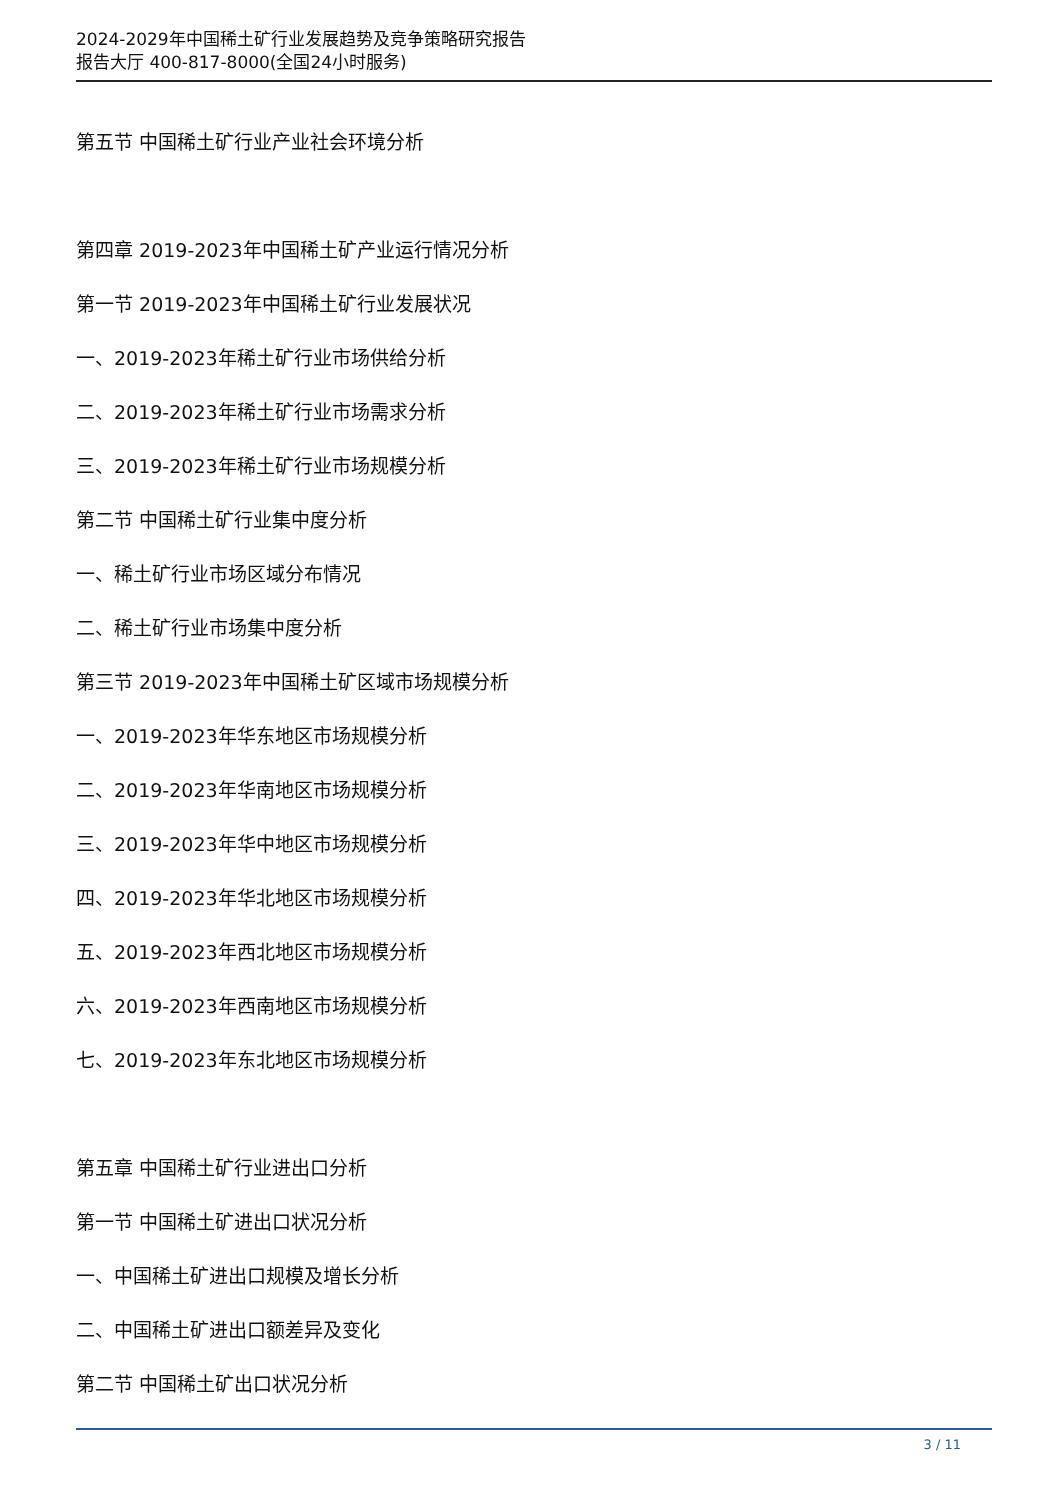2024-2029年中国稀土矿行业发展趋势及竞争策略研究报告
报告大厅 400-817-8000(全国24小时服务)
第五节 中国稀土矿行业产业社会环境分析
第四章 2019-2023年中国稀土矿产业运行情况分析
第一节 2019-2023年中国稀土矿行业发展状况
一、2019-2023年稀土矿行业市场供给分析
二、2019-2023年稀土矿行业市场需求分析
三、2019-2023年稀土矿行业市场规模分析
第二节 中国稀土矿行业集中度分析
一、稀土矿行业市场区域分布情况
二、稀土矿行业市场集中度分析
第三节 2019-2023年中国稀土矿区域市场规模分析
一、2019-2023年华东地区市场规模分析
二、2019-2023年华南地区市场规模分析
三、2019-2023年华中地区市场规模分析
四、2019-2023年华北地区市场规模分析
五、2019-2023年西北地区市场规模分析
六、2019-2023年西南地区市场规模分析
七、2019-2023年东北地区市场规模分析
第五章 中国稀土矿行业进出口分析
第一节 中国稀土矿进出口状况分析
一、中国稀土矿进出口规模及增长分析
二、中国稀土矿进出口额差异及变化
第二节 中国稀土矿出口状况分析
3 / 11